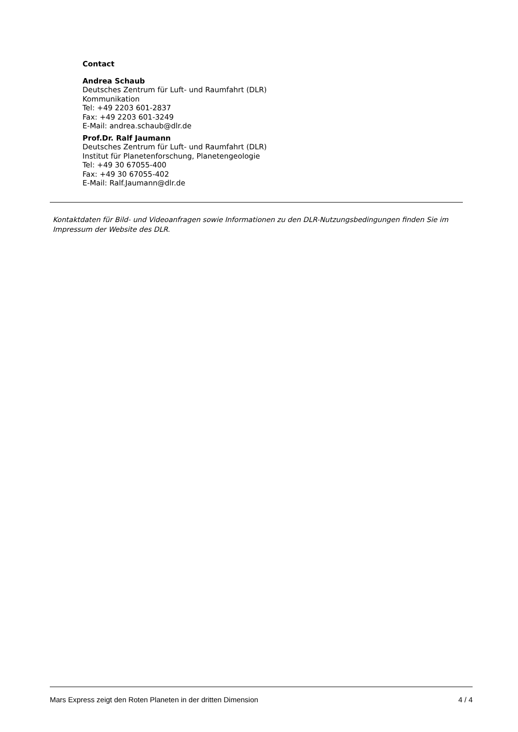Contact
Andrea Schaub
Deutsches Zentrum für Luft- und Raumfahrt (DLR)
Kommunikation
Tel: +49 2203 601-2837
Fax: +49 2203 601-3249
E-Mail: andrea.schaub@dlr.de
Prof.Dr. Ralf Jaumann
Deutsches Zentrum für Luft- und Raumfahrt (DLR)
Institut für Planetenforschung, Planetengeologie
Tel: +49 30 67055-400
Fax: +49 30 67055-402
E-Mail: Ralf.Jaumann@dlr.de
Kontaktdaten für Bild- und Videoanfragen sowie Informationen zu den DLR-Nutzungsbedingungen finden Sie im Impressum der Website des DLR.
Mars Express zeigt den Roten Planeten in der dritten Dimension 4 / 4